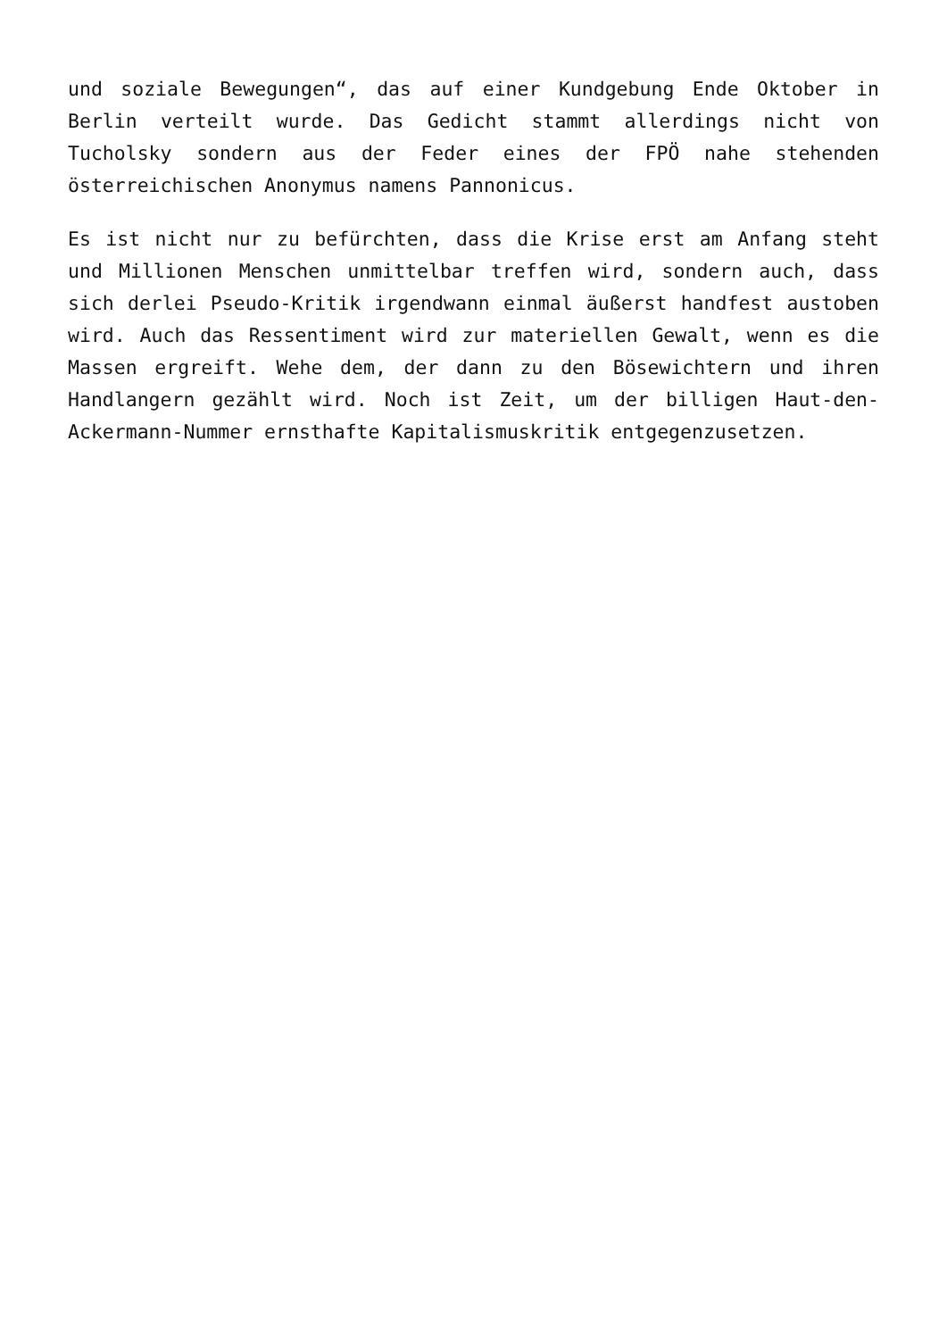und soziale Bewegungen“, das auf einer Kundgebung Ende Oktober in Berlin verteilt wurde. Das Gedicht stammt allerdings nicht von Tucholsky sondern aus der Feder eines der FPÖ nahe stehenden österreichischen Anonymus namens Pannonicus.
Es ist nicht nur zu befürchten, dass die Krise erst am Anfang steht und Millionen Menschen unmittelbar treffen wird, sondern auch, dass sich derlei Pseudo-Kritik irgendwann einmal äußerst handfest austoben wird. Auch das Ressentiment wird zur materiellen Gewalt, wenn es die Massen ergreift. Wehe dem, der dann zu den Bösewichtern und ihren Handlangern gezählt wird. Noch ist Zeit, um der billigen Haut-den-Ackermann-Nummer ernsthafte Kapitalismuskritik entgegenzusetzen.